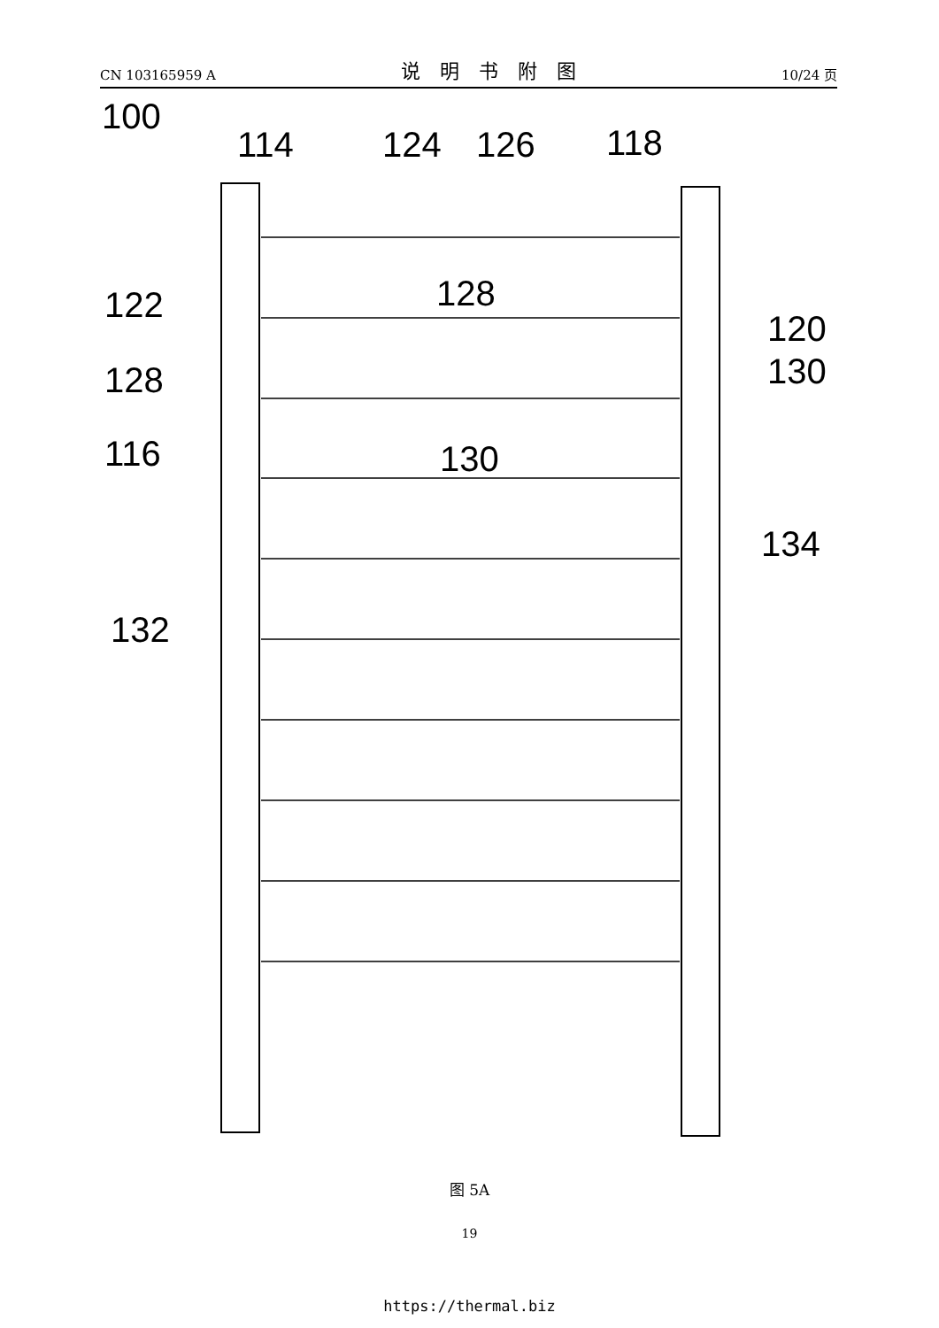CN 103165959 A 说明书附图 10/24 页
100
114
124
126
118
122
128
120
130
128
116
130
134
132
图 5A
19
https://thermal.biz